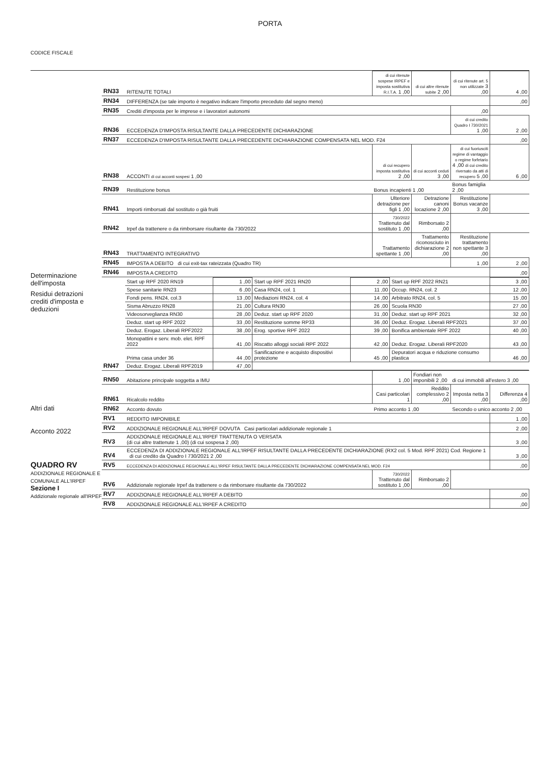PORTA
CODICE FISCALE
Determinazione dell'imposta
Residui detrazioni crediti d'imposta e deduzioni
Altri dati
Acconto 2022
QUADRO RV
ADDIZIONALE REGIONALE E COMUNALE ALL'IRPEF
Sezione I
Addizionale regionale all'IRPEF
| RN33 | RITENUTE TOTALI | di cui ritenute sospese IRPEF e imposta sostitutiva R.I.T.A. 1 ,00 | di cui altre ritenute subite 2 ,00 | di cui ritenute art. 5 non utilizzate 3 ,00 | 4 ,00 |
| RN34 | DIFFERENZA (se tale importo è negativo indicare l'importo preceduto dal segno meno) | | | | ,00 |
| RN35 | Crediti d'imposta per le imprese e i lavoratori autonomi | | | ,00 | |
| RN36 | ECCEDENZA D'IMPOSTA RISULTANTE DALLA PRECEDENTE DICHIARAZIONE | | | di cui credito Quadro I 730/2021 1 ,00 | 2 ,00 |
| RN37 | ECCEDENZA D'IMPOSTA RISULTANTE DALLA PRECEDENTE DICHIARAZIONE COMPENSATA NEL MOD. F24 | | | | ,00 |
| RN38 | ACCONTI di cui acconti sospesi 1 ,00 | di cui recupero imposta sostitutiva 2 ,00 | di cui acconti ceduti 3 ,00 | di cui fuoriusciti regime di vantaggio o regime forfetario 4 ,00 di cui credito riversato da atti di recupero 5 ,00 | 6 ,00 |
| RN39 | Restituzione bonus | Bonus incapienti 1 ,00 | | Bonus famiglia 2 ,00 | |
| RN41 | Importi rimborsati dal sostituto o già fruiti | Ulteriore detrazione per figli 1 ,00 | Detrazione canoni locazione 2 ,00 | Restituzione Bonus vacanze 3 ,00 | |
| RN42 | Irpef da trattenere o da rimborsare risultante da 730/2022 | 730/2022 Trattenuto dal sostituto 1 ,00 | Rimborsato 2 ,00 | | |
| RN43 | TRATTAMENTO INTEGRATIVO | Trattamento spettante 1 ,00 | Trattamento riconosciuto in dichiarazione 2 ,00 | Restituzione trattamento non spettante 3 ,00 | |
| RN45 | IMPOSTA A DEBITO di cui exit-tax rateizzata (Quadro TR) | | | 1 ,00 | 2 ,00 |
| RN46 | IMPOSTA A CREDITO | | | | ,00 |
| RN47 | / Start up RPF 2020 RN19 / 1 ,00 / Start up RPF 2021 RN20 / 2 ,00 / Start up RPF 2022 RN21 / 3 ,00 / / Spese sanitarie RN23 / 6 ,00 / Casa RN24, col. 1 / 11 ,00 / Occup. RN24, col. 2 / 12 ,00 / / Fondi pens. RN24, col.3 / 13 ,00 / Mediazioni RN24, col. 4 / 14 ,00 / Arbitrato RN24, col. 5 / 15 ,00 / / Sisma Abruzzo RN28 / 21 ,00 / Cultura RN30 / 26 ,00 / Scuola RN30 / 27 ,00 / / Videosorveglianza RN30 / 28 ,00 / Deduz. start up RPF 2020 / 31 ,00 / Deduz. start up RPF 2021 / 32 ,00 / / Deduz. start up RPF 2022 / 33 ,00 / Restituzione somme RP33 / 36 ,00 / Deduz. Erogaz. Liberali RPF2021 / 37 ,00 / / Deduz. Erogaz. Liberali RPF2022 / 38 ,00 / Erog. sportive RPF 2022 / 39 ,00 / Bonifica ambientale RPF 2022 / 40 ,00 / / Monopattini e serv. mob. elet. RPF 2022 / 41 ,00 / Riscatto alloggi sociali RPF 2022 / 42 ,00 / Deduz. Erogaz. Liberali RPF2020 / 43 ,00 / / Prima casa under 36 / 44 ,00 / Sanificazione e acquisto dispositivi protezione / 45 ,00 / Depuratori acqua e riduzione consumo plastica / 46 ,00 / / Deduz. Erogaz. Liberali RPF2019 / 47 ,00 / / / / / | | | | |
| RN50 | Abitazione principale soggetta a IMU | 1 ,00 | Fondiari non imponibili 2 ,00 | di cui immobili all'estero 3 ,00 | |
| RN61 | Ricalcolo reddito | Casi particolari 1 | Reddito complessivo 2 ,00 | Imposta netta 3 ,00 | Differenza 4 ,00 |
| RN62 | Acconto dovuto | Primo acconto 1 ,00 | | Secondo o unico acconto 2 ,00 | |
| RV1 | REDDITO IMPONIBILE | | | | 1 ,00 |
| RV2 | ADDIZIONALE REGIONALE ALL'IRPEF DOVUTA Casi particolari addizionale regionale 1 | | | | 2 ,00 |
| RV3 | ADDIZIONALE REGIONALE ALL'IRPEF TRATTENUTA O VERSATA (di cui altre trattenute 1 ,00) (di cui sospesa 2 ,00) | | | | 3 ,00 |
| RV4 | ECCEDENZA DI ADDIZIONALE REGIONALE ALL'IRPEF RISULTANTE DALLA PRECEDENTE DICHIARAZIONE (RX2 col. 5 Mod. RPF 2021) Cod. Regione 1 di cui credito da Quadro I 730/2021 2 ,00 | | | | 3 ,00 |
| RV5 | ECCEDENZA DI ADDIZIONALE REGIONALE ALL'IRPEF RISULTANTE DALLA PRECEDENTE DICHIARAZIONE COMPENSATA NEL MOD. F24 | | | | ,00 |
| RV6 | Addizionale regionale Irpef da trattenere o da rimborsare risultante da 730/2022 | 730/2022 Trattenuto dal sostituto 1 ,00 | Rimborsato 2 ,00 | | |
| RV7 | ADDIZIONALE REGIONALE ALL'IRPEF A DEBITO | | | | ,00 |
| RV8 | ADDIZIONALE REGIONALE ALL'IRPEF A CREDITO | | | | ,00 |